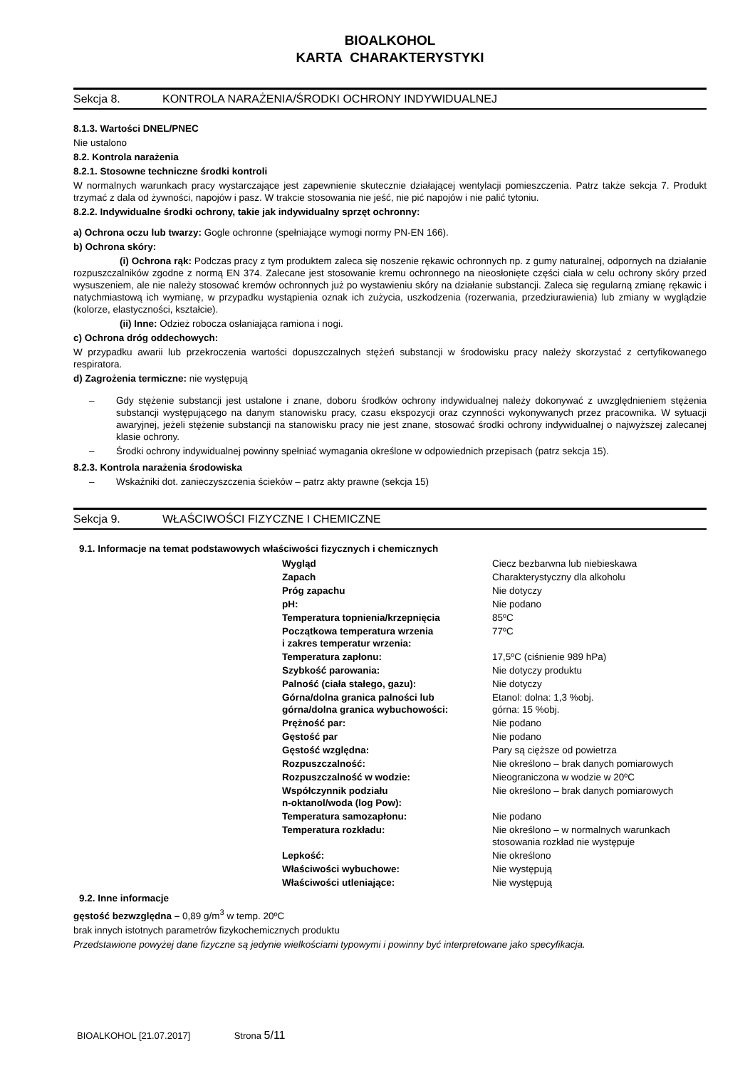BIOALKOHOL
KARTA CHARAKTERYSTYKI
Sekcja 8. KONTROLA NARAŻENIA/ŚRODKI OCHRONY INDYWIDUALNEJ
8.1.3. Wartości DNEL/PNEC
Nie ustalono
8.2. Kontrola narażenia
8.2.1. Stosowne techniczne środki kontroli
W normalnych warunkach pracy wystarczające jest zapewnienie skutecznie działającej wentylacji pomieszczenia. Patrz także sekcja 7. Produkt trzymać z dala od żywności, napojów i pasz. W trakcie stosowania nie jeść, nie pić napojów i nie palić tytoniu.
8.2.2. Indywidualne środki ochrony, takie jak indywidualny sprzęt ochronny:
a) Ochrona oczu lub twarzy: Gogle ochronne (spełniające wymogi normy PN-EN 166).
b) Ochrona skóry:
(i) Ochrona rąk: Podczas pracy z tym produktem zaleca się noszenie rękawic ochronnych np. z gumy naturalnej, odpornych na działanie rozpuszczalników zgodne z normą EN 374. Zalecane jest stosowanie kremu ochronnego na nieosłonięte części ciała w celu ochrony skóry przed wysuszeniem, ale nie należy stosować kremów ochronnych już po wystawieniu skóry na działanie substancji. Zaleca się regularną zmianę rękawic i natychmiastową ich wymianę, w przypadku wystąpienia oznak ich zużycia, uszkodzenia (rozerwania, przedziurawienia) lub zmiany w wyglądzie (kolorze, elastyczności, kształcie).
(ii) Inne: Odzież robocza osłaniająca ramiona i nogi.
c) Ochrona dróg oddechowych:
W przypadku awarii lub przekroczenia wartości dopuszczalnych stężeń substancji w środowisku pracy należy skorzystać z certyfikowanego respiratora.
d) Zagrożenia termiczne: nie występują
– Gdy stężenie substancji jest ustalone i znane, doboru środków ochrony indywidualnej należy dokonywać z uwzględnieniem stężenia substancji występującego na danym stanowisku pracy, czasu ekspozycji oraz czynności wykonywanych przez pracownika. W sytuacji awaryjnej, jeżeli stężenie substancji na stanowisku pracy nie jest znane, stosować środki ochrony indywidualnej o najwyższej zalecanej klasie ochrony.
– Środki ochrony indywidualnej powinny spełniać wymagania określone w odpowiednich przepisach (patrz sekcja 15).
8.2.3. Kontrola narażenia środowiska
– Wskaźniki dot. zanieczyszczenia ścieków – patrz akty prawne (sekcja 15)
Sekcja 9. WŁAŚCIWOŚCI FIZYCZNE I CHEMICZNE
9.1. Informacje na temat podstawowych właściwości fizycznych i chemicznych
| Wygląd | Ciecz bezbarwna lub niebieskawa |
| Zapach | Charakterystyczny dla alkoholu |
| Próg zapachu | Nie dotyczy |
| pH: | Nie podano |
| Temperatura topnienia/krzepnięcia | 85ºC |
| Początkowa temperatura wrzenia i zakres temperatur wrzenia: | 77ºC |
| Temperatura zapłonu: | 17,5ºC (ciśnienie 989 hPa) |
| Szybkość parowania: | Nie dotyczy produktu |
| Palność (ciała stałego, gazu): | Nie dotyczy |
| Górna/dolna granica palności lub górna/dolna granica wybuchowości: | Etanol: dolna: 1,3 %obj. górna: 15 %obj. |
| Prężność par: | Nie podano |
| Gęstość par | Nie podano |
| Gęstość względna: | Pary są cięższe od powietrza |
| Rozpuszczalność: | Nie określono – brak danych pomiarowych |
| Rozpuszczalność w wodzie: | Nieograniczona w wodzie w 20ºC |
| Współczynnik podziału n-oktanol/woda (log Pow): | Nie określono – brak danych pomiarowych |
| Temperatura samozapłonu: | Nie podano |
| Temperatura rozkładu: | Nie określono – w normalnych warunkach stosowania rozkład nie występuje |
| Lepkość: | Nie określono |
| Właściwości wybuchowe: | Nie występują |
| Właściwości utleniające: | Nie występują |
9.2. Inne informacje
gęstość bezwzględna – 0,89 g/m<sup>3</sup> w temp. 20ºC
brak innych istotnych parametrów fizykochemicznych produktu
Przedstawione powyżej dane fizyczne są jedynie wielkościami typowymi i powinny być interpretowane jako specyfikacja.
BIOALKOHOL [21.07.2017] Strona 5/11